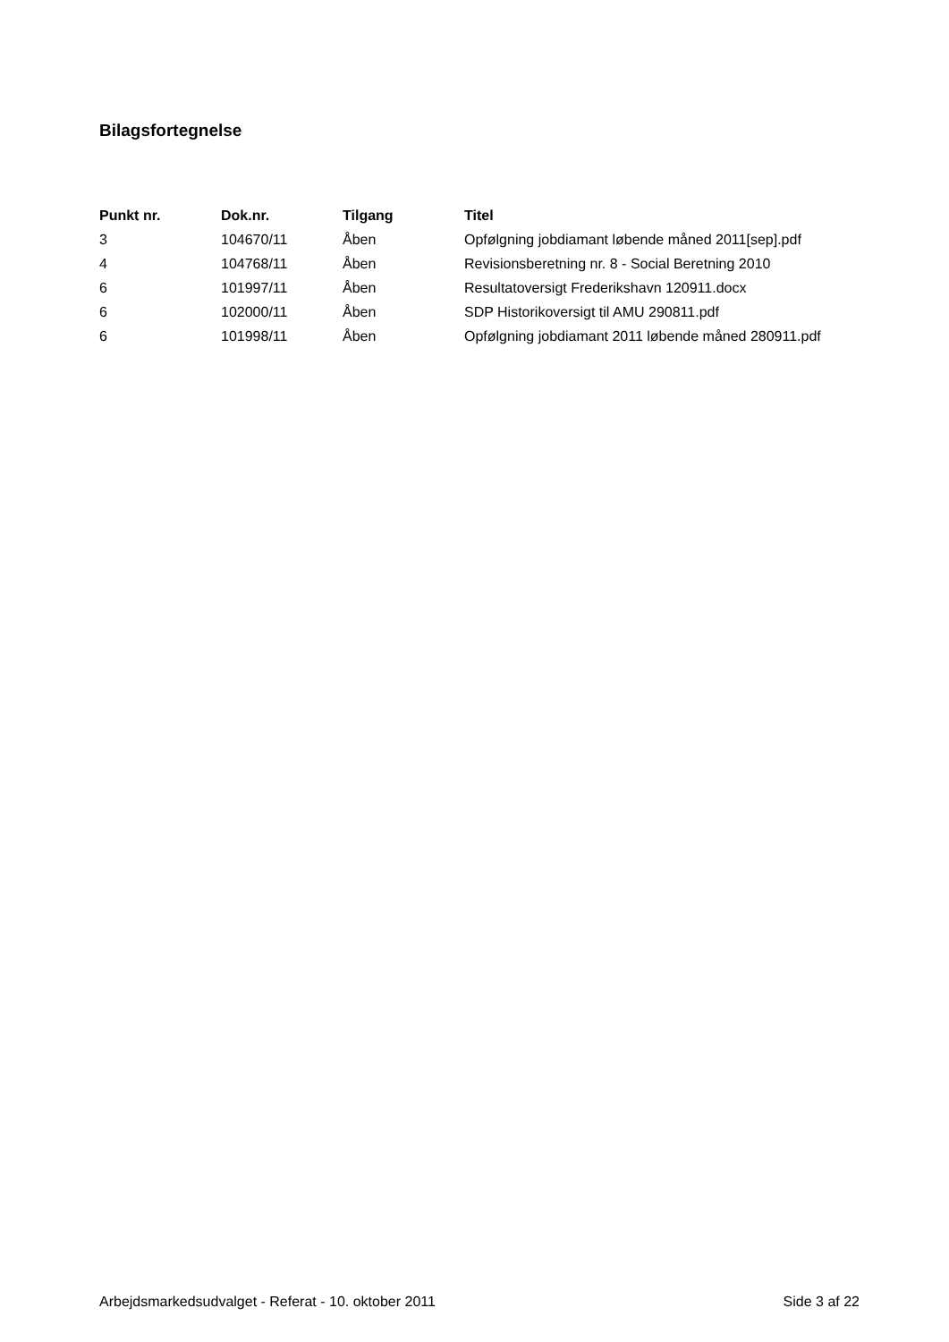Bilagsfortegnelse
| Punkt nr. | Dok.nr. | Tilgang | Titel |
| --- | --- | --- | --- |
| 3 | 104670/11 | Åben | Opfølgning jobdiamant løbende måned 2011[sep].pdf |
| 4 | 104768/11 | Åben | Revisionsberetning nr. 8 - Social Beretning 2010 |
| 6 | 101997/11 | Åben | Resultatoversigt Frederikshavn 120911.docx |
| 6 | 102000/11 | Åben | SDP Historikoversigt til AMU 290811.pdf |
| 6 | 101998/11 | Åben | Opfølgning jobdiamant 2011 løbende måned 280911.pdf |
Arbejdsmarkedsudvalget - Referat - 10. oktober 2011 Side 3 af 22